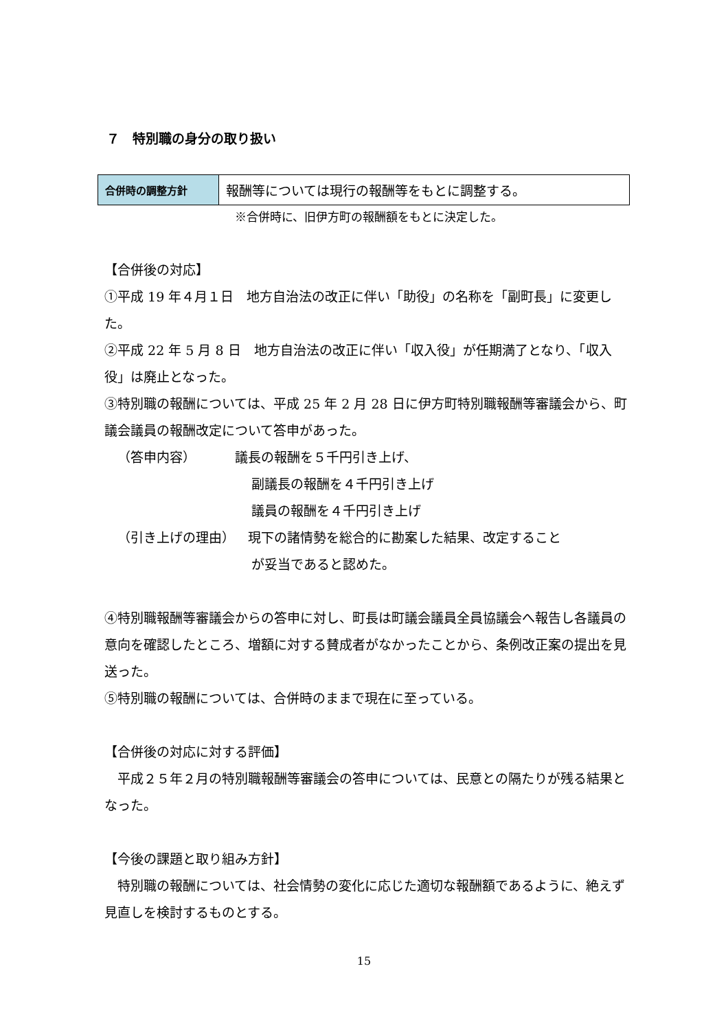７　特別職の身分の取り扱い
| 合併時の調整方針 | 報酬等については現行の報酬等をもとに調整する。 |
※合併時に、旧伊方町の報酬額をもとに決定した。
【合併後の対応】
①平成 19 年４月１日　地方自治法の改正に伴い「助役」の名称を「副町長」に変更した。
②平成 22 年 5 月 8 日　地方自治法の改正に伴い「収入役」が任期満了となり、「収入役」は廃止となった。
③特別職の報酬については、平成 25 年 2 月 28 日に伊方町特別職報酬等審議会から、町議会議員の報酬改定について答申があった。
 （答申内容）   議長の報酬を５千円引き上げ、
副議長の報酬を４千円引き上げ
議員の報酬を４千円引き上げ
 （引き上げの理由） 現下の諸情勢を総合的に勘案した結果、改定すること
が妥当であると認めた。
④特別職報酬等審議会からの答申に対し、町長は町議会議員全員協議会へ報告し各議員の意向を確認したところ、増額に対する賛成者がなかったことから、条例改正案の提出を見送った。
⑤特別職の報酬については、合併時のままで現在に至っている。
【合併後の対応に対する評価】
　平成２５年２月の特別職報酬等審議会の答申については、民意との隔たりが残る結果となった。
【今後の課題と取り組み方針】
　特別職の報酬については、社会情勢の変化に応じた適切な報酬額であるように、絶えず見直しを検討するものとする。
15